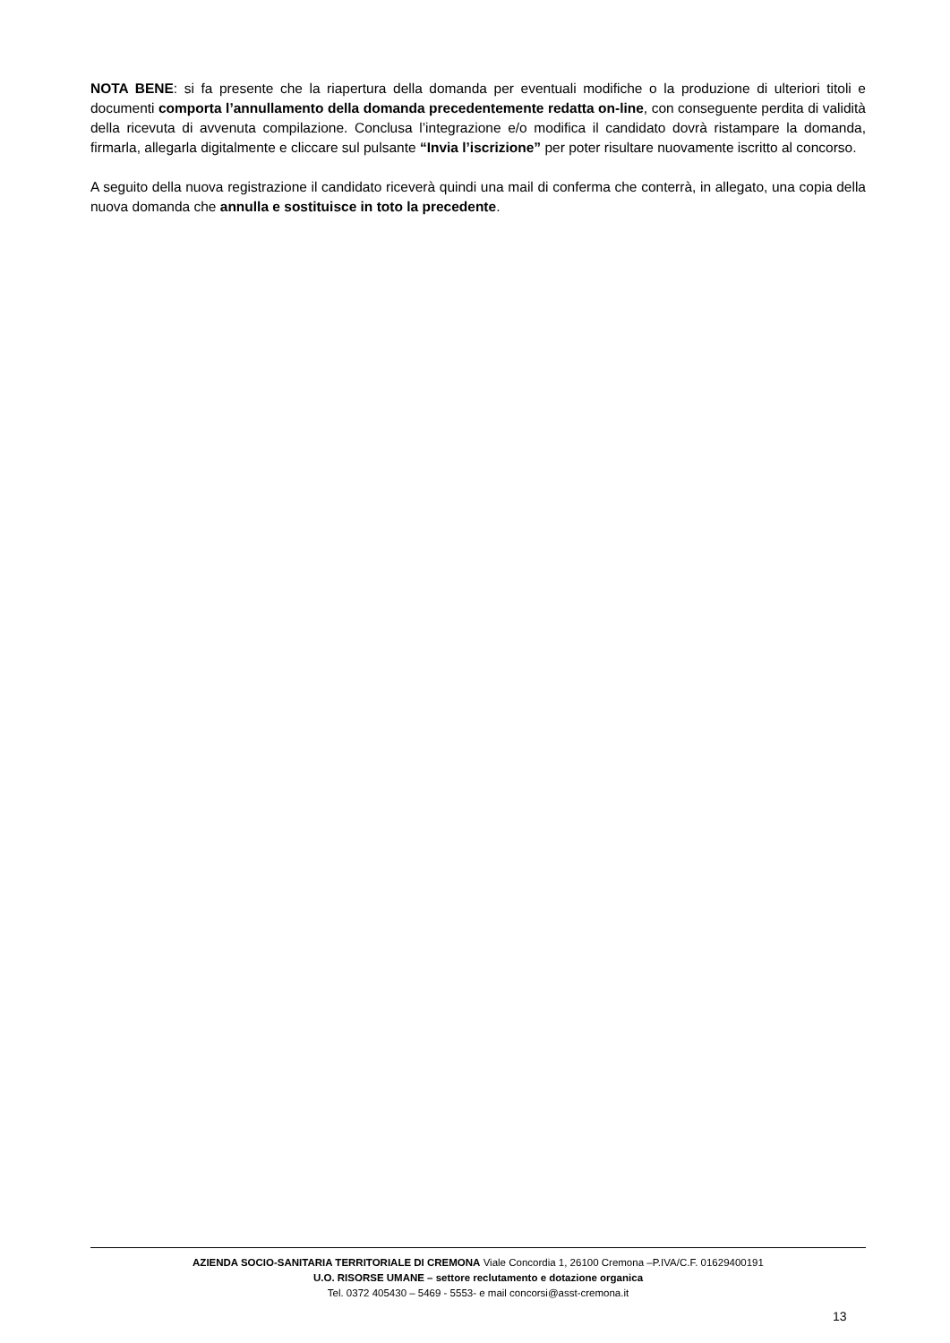NOTA BENE: si fa presente che la riapertura della domanda per eventuali modifiche o la produzione di ulteriori titoli e documenti comporta l’annullamento della domanda precedentemente redatta on-line, con conseguente perdita di validità della ricevuta di avvenuta compilazione. Conclusa l’integrazione e/o modifica il candidato dovrà ristampare la domanda, firmarla, allegarla digitalmente e cliccare sul pulsante “Invia l’iscrizione” per poter risultare nuovamente iscritto al concorso.
A seguito della nuova registrazione il candidato riceverà quindi una mail di conferma che conterrà, in allegato, una copia della nuova domanda che annulla e sostituisce in toto la precedente.
AZIENDA SOCIO-SANITARIA TERRITORIALE DI CREMONA Viale Concordia 1, 26100 Cremona –P.IVA/C.F. 01629400191
U.O. RISORSE UMANE – settore reclutamento e dotazione organica
Tel. 0372 405430 – 5469 - 5553- e mail concorsi@asst-cremona.it
13